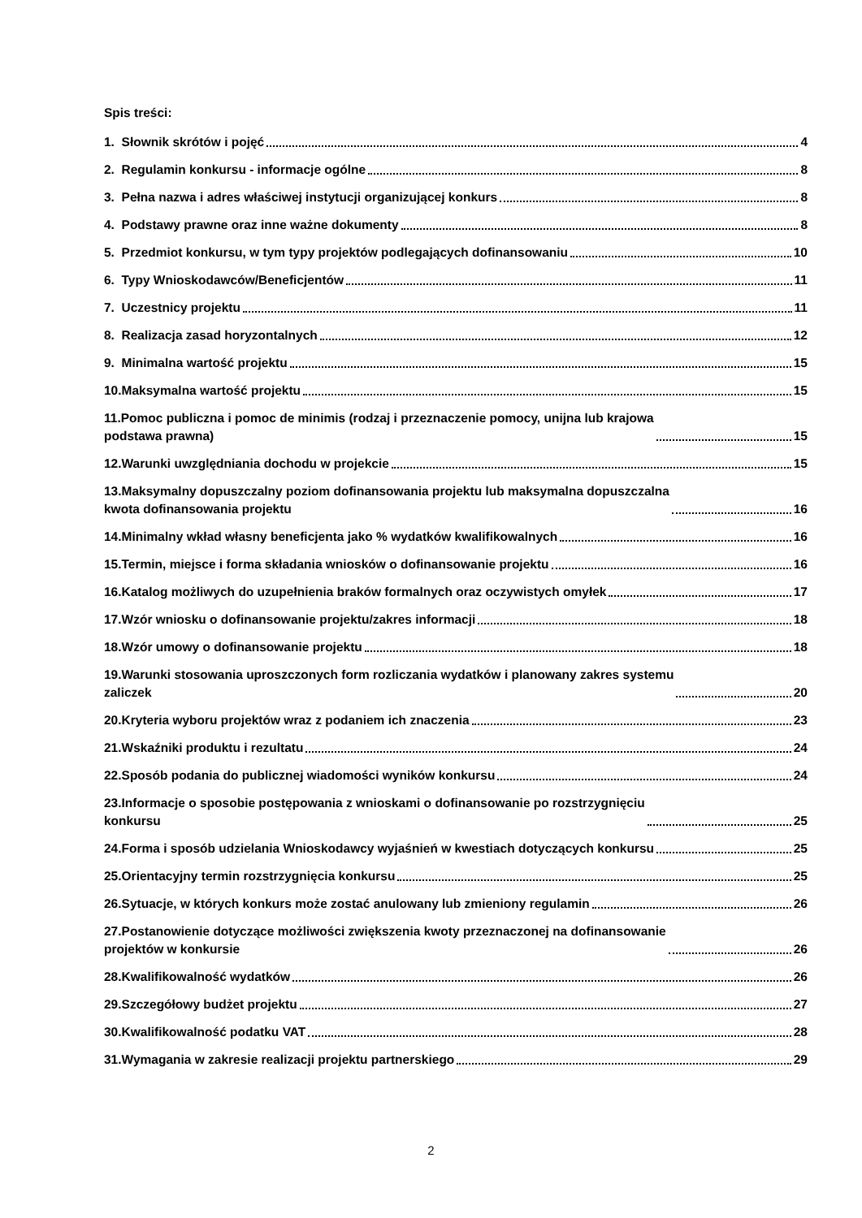Spis treści:
1. Słownik skrótów i pojęć 4
2. Regulamin konkursu - informacje ogólne 8
3. Pełna nazwa i adres właściwej instytucji organizującej konkurs 8
4. Podstawy prawne oraz inne ważne dokumenty 8
5. Przedmiot konkursu, w tym typy projektów podlegających dofinansowaniu 10
6. Typy Wnioskodawców/Beneficjentów 11
7. Uczestnicy projektu 11
8. Realizacja zasad horyzontalnych 12
9. Minimalna wartość projektu 15
10.Maksymalna wartość projektu 15
11.Pomoc publiczna i pomoc de minimis (rodzaj i przeznaczenie pomocy, unijna lub krajowa
podstawa prawna) 15
12.Warunki uwzględniania dochodu w projekcie 15
13.Maksymalny dopuszczalny poziom dofinansowania projektu lub maksymalna dopuszczalna
kwota dofinansowania projektu 16
14.Minimalny wkład własny beneficjenta jako % wydatków kwalifikowalnych 16
15.Termin, miejsce i forma składania wniosków o dofinansowanie projektu 16
16.Katalog możliwych do uzupełnienia braków formalnych oraz oczywistych omyłek 17
17.Wzór wniosku o dofinansowanie projektu/zakres informacji 18
18.Wzór umowy o dofinansowanie projektu 18
19.Warunki stosowania uproszczonych form rozliczania wydatków i planowany zakres systemu
zaliczek 20
20.Kryteria wyboru projektów wraz z podaniem ich znaczenia 23
21.Wskaźniki produktu i rezultatu 24
22.Sposób podania do publicznej wiadomości wyników konkursu 24
23.Informacje o sposobie postępowania z wnioskami o dofinansowanie po rozstrzygnięciu
konkursu 25
24.Forma i sposób udzielania Wnioskodawcy wyjaśnień w kwestiach dotyczących konkursu 25
25.Orientacyjny termin rozstrzygnięcia konkursu 25
26.Sytuacje, w których konkurs może zostać anulowany lub zmieniony regulamin 26
27.Postanowienie dotyczące możliwości zwiększenia kwoty przeznaczonej na dofinansowanie
projektów w konkursie 26
28.Kwalifikowalność wydatków 26
29.Szczegółowy budżet projektu 27
30.Kwalifikowalność podatku VAT 28
31.Wymagania w zakresie realizacji projektu partnerskiego 29
2